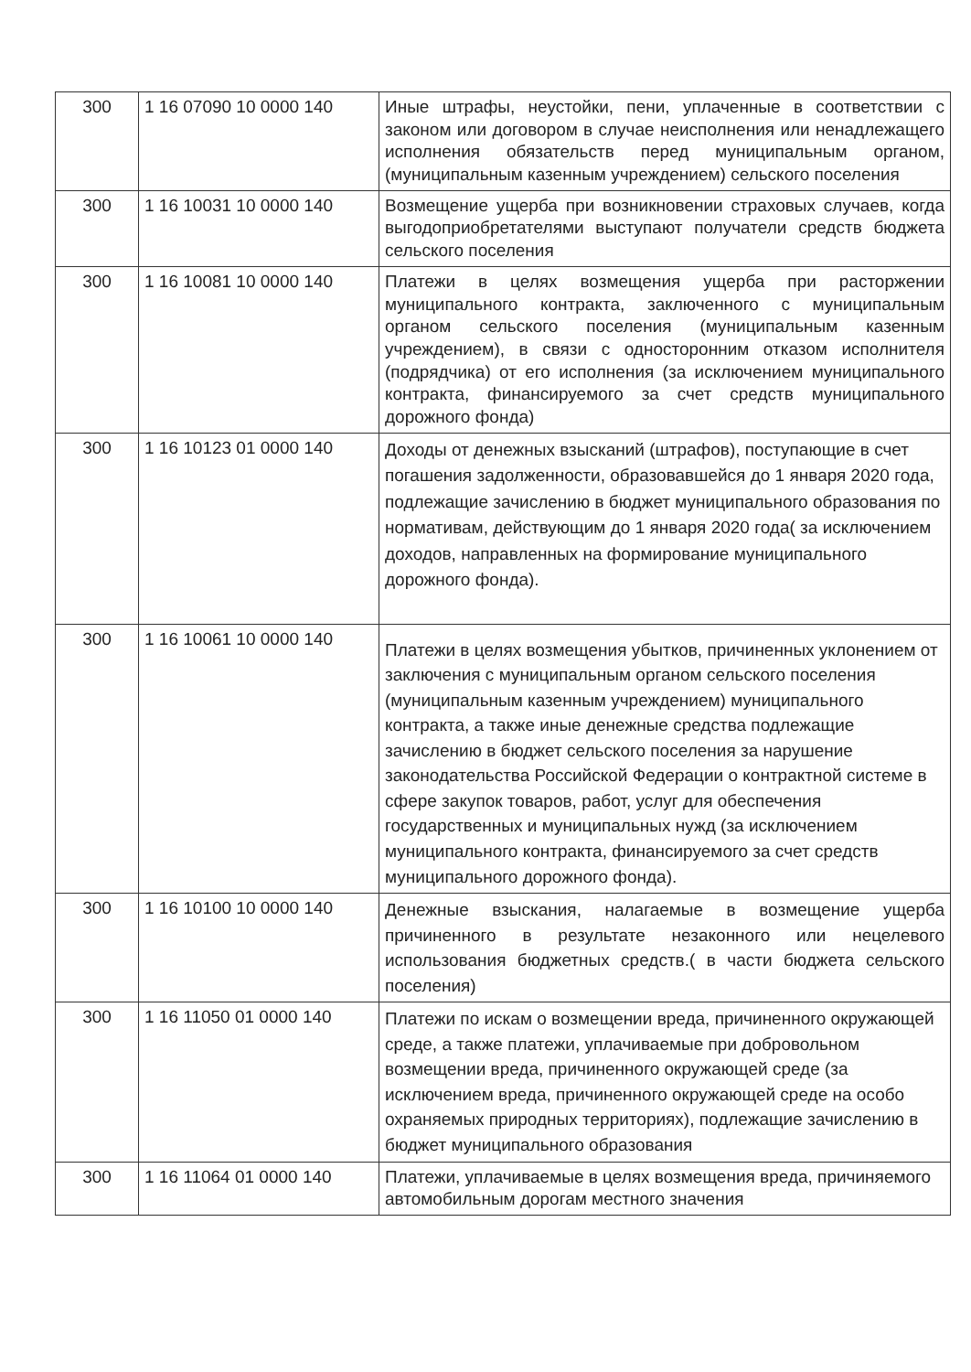| 300 | 1 16 07090 10 0000 140 | Иные штрафы, неустойки, пени, уплаченные в соответствии с законом или договором в случае неисполнения или ненадлежащего исполнения обязательств перед муниципальным органом, (муниципальным казенным учреждением) сельского поселения |
| 300 | 1 16 10031 10 0000 140 | Возмещение ущерба при возникновении страховых случаев, когда выгодоприобретателями выступают получатели средств бюджета сельского поселения |
| 300 | 1 16 10081 10 0000 140 | Платежи в целях возмещения ущерба при расторжении муниципального контракта, заключенного с муниципальным органом сельского поселения (муниципальным казенным учреждением), в связи с односторонним отказом исполнителя (подрядчика) от его исполнения (за исключением муниципального контракта, финансируемого за счет средств муниципального дорожного фонда) |
| 300 | 1 16 10123 01 0000 140 | Доходы от денежных взысканий (штрафов), поступающие в счет погашения задолженности, образовавшейся до 1 января 2020 года, подлежащие зачислению в бюджет муниципального образования по нормативам, действующим до 1 января 2020 года( за исключением доходов, направленных на формирование муниципального дорожного фонда). |
| 300 | 1 16 10061 10 0000 140 | Платежи в целях возмещения убытков, причиненных уклонением от заключения с муниципальным органом сельского поселения (муниципальным казенным учреждением) муниципального контракта, а также иные денежные средства подлежащие зачислению в бюджет сельского поселения за нарушение законодательства Российской Федерации о контрактной системе в сфере закупок товаров, работ, услуг для обеспечения государственных и муниципальных нужд (за исключением муниципального контракта, финансируемого за счет средств муниципального дорожного фонда). |
| 300 | 1 16 10100 10 0000 140 | Денежные взыскания, налагаемые в возмещение ущерба причиненного в результате незаконного или нецелевого использования бюджетных средств.( в части бюджета сельского поселения) |
| 300 | 1 16 11050 01 0000 140 | Платежи по искам о возмещении вреда, причиненного окружающей среде, а также платежи, уплачиваемые при добровольном возмещении вреда, причиненного окружающей среде (за исключением вреда, причиненного окружающей среде на особо охраняемых природных территориях), подлежащие зачислению в бюджет муниципального образования |
| 300 | 1 16 11064 01 0000 140 | Платежи, уплачиваемые в целях возмещения вреда, причиняемого автомобильным дорогам местного значения |